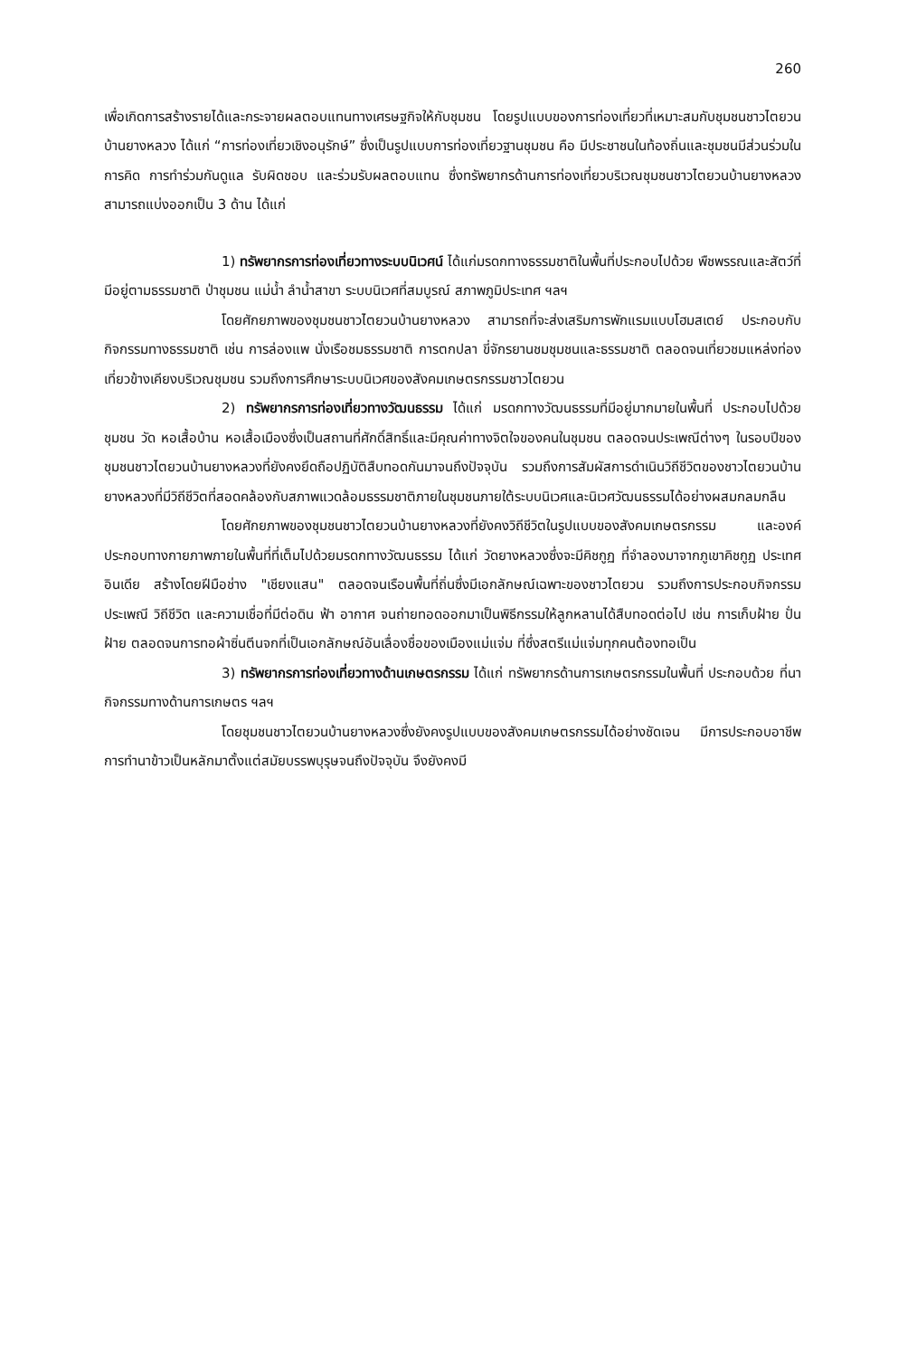260
เพื่อเกิดการสร้างรายได้และกระจายผลตอบแทนทางเศรษฐกิจให้กับชุมชน โดยรูปแบบของการท่องเที่ยวที่เหมาะสมกับชุมชนชาวไตยวนบ้านยางหลวง ได้แก่ “การท่องเที่ยวเชิงอนุรักษ์” ซึ่งเป็นรูปแบบการท่องเที่ยวฐานชุมชน คือ มีประชาชนในท้องถิ่นและชุมชนมีส่วนร่วมในการคิด การทำร่วมกันดูแล รับผิดชอบ และร่วมรับผลตอบแทน ซึ่งทรัพยากรด้านการท่องเที่ยวบริเวณชุมชนชาวไตยวนบ้านยางหลวง สามารถแบ่งออกเป็น 3 ด้าน ได้แก่
1) ทรัพยากรการท่องเที่ยวทางระบบนิเวศน์ ได้แก่มรดกทางธรรมชาติในพื้นที่ประกอบไปด้วย พืชพรรณและสัตว์ที่มีอยู่ตามธรรมชาติ ป่าชุมชน แม่น้ำ ลำน้ำสาขา ระบบนิเวศที่สมบูรณ์ สภาพภูมิประเทศ ฯลฯ
โดยศักยภาพของชุมชนชาวไตยวนบ้านยางหลวง สามารถที่จะส่งเสริมการพักแรมแบบโฮมสเตย์ ประกอบกับกิจกรรมทางธรรมชาติ เช่น การล่องแพ นั่งเรือชมธรรมชาติ การตกปลา ขี่จักรยานชมชุมชนและธรรมชาติ ตลอดจนเที่ยวชมแหล่งท่องเที่ยวข้างเคียงบริเวณชุมชน รวมถึงการศึกษาระบบนิเวศของสังคมเกษตรกรรมชาวไตยวน
2) ทรัพยากรการท่องเที่ยวทางวัฒนธรรม ได้แก่ มรดกทางวัฒนธรรมที่มีอยู่มากมายในพื้นที่ ประกอบไปด้วย ชุมชน วัด หอเสื้อบ้าน หอเสื้อเมืองซึ่งเป็นสถานที่ศักดิ์สิทธิ์และมีคุณค่าทางจิตใจของคนในชุมชน ตลอดจนประเพณีต่างๆ ในรอบปีของชุมชนชาวไตยวนบ้านยางหลวงที่ยังคงยึดถือปฏิบัติสืบทอดกันมาจนถึงปัจจุบัน รวมถึงการสัมผัสการดำเนินวิถีชีวิตของชาวไตยวนบ้านยางหลวงที่มีวิถีชีวิตที่สอดคล้องกับสภาพแวดล้อมธรรมชาติภายในชุมชนภายใต้ระบบนิเวศและนิเวศวัฒนธรรมได้อย่างผสมกลมกลืน
โดยศักยภาพของชุมชนชาวไตยวนบ้านยางหลวงที่ยังคงวิถีชีวิตในรูปแบบของสังคมเกษตรกรรม และองค์ประกอบทางกายภาพภายในพื้นที่ที่เต็มไปด้วยมรดกทางวัฒนธรรม ได้แก่ วัดยางหลวงซึ่งจะมีคิชกูฏ ที่จำลองมาจากภูเขาคิชกูฏ ประเทศอินเดีย สร้างโดยฝีมือช่าง "เชียงแสน" ตลอดจนเรือนพื้นที่ถิ่นซึ่งมีเอกลักษณ์เฉพาะของชาวไตยวน รวมถึงการประกอบกิจกรรมประเพณี วิถีชีวิต และความเชื่อที่มีต่อดิน ฟ้า อากาศ จนถ่ายทอดออกมาเป็นพิธีกรรมให้ลูกหลานได้สืบทอดต่อไป เช่น การเก็บฝ้าย ปั่นฝ้าย ตลอดจนการทอผ้าซิ่นตีนจกที่เป็นเอกลักษณ์อันเลื่องชื่อของเมืองแม่แจ่ม ที่ซึ่งสตรีแม่แจ่มทุกคนต้องทอเป็น
3) ทรัพยากรการท่องเที่ยวทางด้านเกษตรกรรม ได้แก่ ทรัพยากรด้านการเกษตรกรรมในพื้นที่ ประกอบด้วย ที่นา กิจกรรมทางด้านการเกษตร ฯลฯ
โดยชุมชนชาวไตยวนบ้านยางหลวงซึ่งยังคงรูปแบบของสังคมเกษตรกรรมได้อย่างชัดเจน มีการประกอบอาชีพการทำนาข้าวเป็นหลักมาตั้งแต่สมัยบรรพบุรุษจนถึงปัจจุบัน จึงยังคงมี